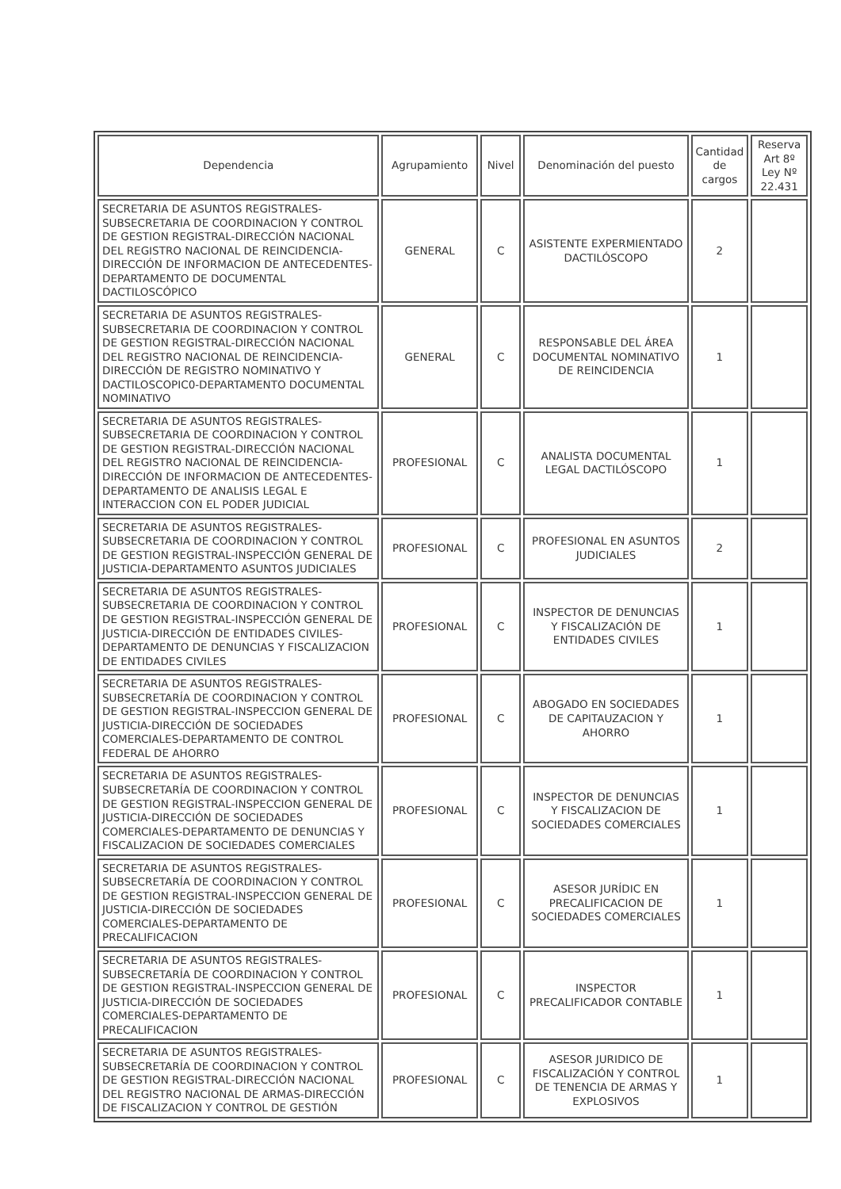| Dependencia | Agrupamiento | Nivel | Denominación del puesto | Cantidad de cargos | Reserva Art 8º Ley Nº 22.431 |
| --- | --- | --- | --- | --- | --- |
| SECRETARIA DE ASUNTOS REGISTRALES-SUBSECRETARIA DE COORDINACION Y CONTROL DE GESTION REGISTRAL-DIRECCIÓN NACIONAL DEL REGISTRO NACIONAL DE REINCIDENCIA-DIRECCIÓN DE INFORMACION DE ANTECEDENTES-DEPARTAMENTO DE DOCUMENTAL DACTILOSCÓPICO | GENERAL | C | ASISTENTE EXPERMIENTADO DACTILÓSCOPO | 2 | |
| SECRETARIA DE ASUNTOS REGISTRALES-SUBSECRETARIA DE COORDINACION Y CONTROL DE GESTION REGISTRAL-DIRECCIÓN NACIONAL DEL REGISTRO NACIONAL DE REINCIDENCIA-DIRECCIÓN DE REGISTRO NOMINATIVO Y DACTILOSCOPIC0-DEPARTAMENTO DOCUMENTAL NOMINATIVO | GENERAL | C | RESPONSABLE DEL ÁREA DOCUMENTAL NOMINATIVO DE REINCIDENCIA | 1 | |
| SECRETARIA DE ASUNTOS REGISTRALES-SUBSECRETARIA DE COORDINACION Y CONTROL DE GESTION REGISTRAL-DIRECCIÓN NACIONAL DEL REGISTRO NACIONAL DE REINCIDENCIA-DIRECCIÓN DE INFORMACION DE ANTECEDENTES-DEPARTAMENTO DE ANALISIS LEGAL E INTERACCION CON EL PODER JUDICIAL | PROFESIONAL | C | ANALISTA DOCUMENTAL LEGAL DACTILÓSCOPO | 1 | |
| SECRETARIA DE ASUNTOS REGISTRALES-SUBSECRETARIA DE COORDINACION Y CONTROL DE GESTION REGISTRAL-INSPECCIÓN GENERAL DE JUSTICIA-DEPARTAMENTO ASUNTOS JUDICIALES | PROFESIONAL | C | PROFESIONAL EN ASUNTOS JUDICIALES | 2 | |
| SECRETARIA DE ASUNTOS REGISTRALES-SUBSECRETARIA DE COORDINACION Y CONTROL DE GESTION REGISTRAL-INSPECCIÓN GENERAL DE JUSTICIA-DIRECCIÓN DE ENTIDADES CIVILES-DEPARTAMENTO DE DENUNCIAS Y FISCALIZACION DE ENTIDADES CIVILES | PROFESIONAL | C | INSPECTOR DE DENUNCIAS Y FISCALIZACIÓN DE ENTIDADES CIVILES | 1 | |
| SECRETARIA DE ASUNTOS REGISTRALES-SUBSECRETARÍA DE COORDINACION Y CONTROL DE GESTION REGISTRAL-INSPECCION GENERAL DE JUSTICIA-DIRECCIÓN DE SOCIEDADES COMERCIALES-DEPARTAMENTO DE CONTROL FEDERAL DE AHORRO | PROFESIONAL | C | ABOGADO EN SOCIEDADES DE CAPITAUZACION Y AHORRO | 1 | |
| SECRETARIA DE ASUNTOS REGISTRALES-SUBSECRETARÍA DE COORDINACION Y CONTROL DE GESTION REGISTRAL-INSPECCION GENERAL DE JUSTICIA-DIRECCIÓN DE SOCIEDADES COMERCIALES-DEPARTAMENTO DE DENUNCIAS Y FISCALIZACION DE SOCIEDADES COMERCIALES | PROFESIONAL | C | INSPECTOR DE DENUNCIAS Y FISCALIZACION DE SOCIEDADES COMERCIALES | 1 | |
| SECRETARIA DE ASUNTOS REGISTRALES-SUBSECRETARÍA DE COORDINACION Y CONTROL DE GESTION REGISTRAL-INSPECCION GENERAL DE JUSTICIA-DIRECCIÓN DE SOCIEDADES COMERCIALES-DEPARTAMENTO DE PRECALIFICACION | PROFESIONAL | C | ASESOR JURÍDIC EN PRECALIFICACION DE SOCIEDADES COMERCIALES | 1 | |
| SECRETARIA DE ASUNTOS REGISTRALES-SUBSECRETARÍA DE COORDINACION Y CONTROL DE GESTION REGISTRAL-INSPECCION GENERAL DE JUSTICIA-DIRECCIÓN DE SOCIEDADES COMERCIALES-DEPARTAMENTO DE PRECALIFICACION | PROFESIONAL | C | INSPECTOR PRECALIFICADOR CONTABLE | 1 | |
| SECRETARIA DE ASUNTOS REGISTRALES-SUBSECRETARÍA DE COORDINACION Y CONTROL DE GESTION REGISTRAL-DIRECCIÓN NACIONAL DEL REGISTRO NACIONAL DE ARMAS-DIRECCIÓN DE FISCALIZACION Y CONTROL DE GESTIÓN | PROFESIONAL | C | ASESOR JURIDICO DE FISCALIZACIÓN Y CONTROL DE TENENCIA DE ARMAS Y EXPLOSIVOS | 1 | |